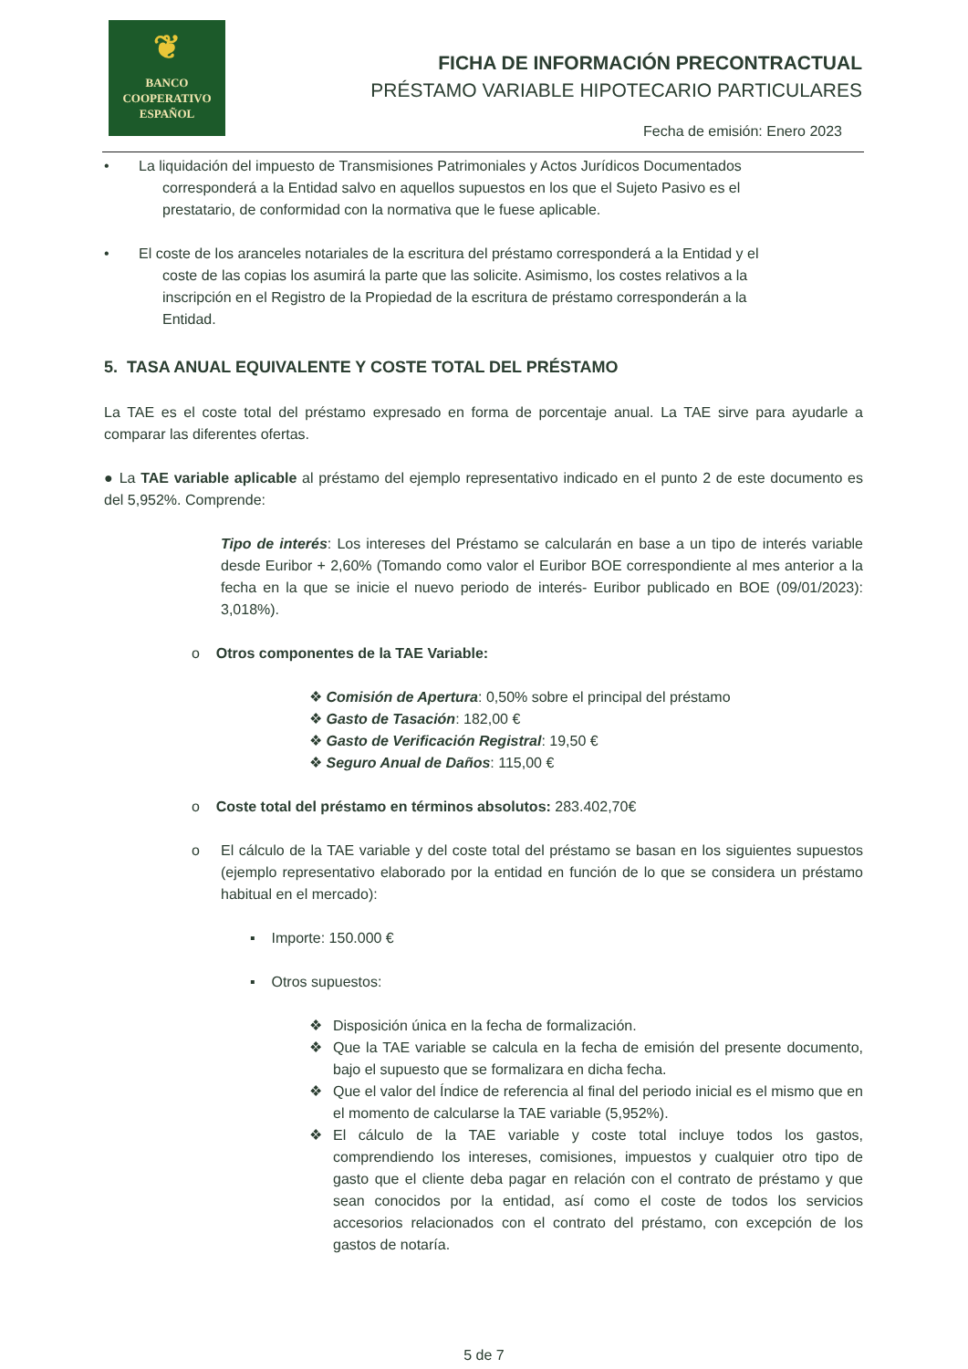❦
BANCO
COOPERATIVO
ESPAÑOL
FICHA DE INFORMACIÓN PRECONTRACTUAL
PRÉSTAMO VARIABLE HIPOTECARIO PARTICULARES
Fecha de emisión: Enero 2023
• La liquidación del impuesto de Transmisiones Patrimoniales y Actos Jurídicos Documentados
corresponderá a la Entidad salvo en aquellos supuestos en los que el Sujeto Pasivo es el
prestatario, de conformidad con la normativa que le fuese aplicable.
• El coste de los aranceles notariales de la escritura del préstamo corresponderá a la Entidad y el
coste de las copias los asumirá la parte que las solicite. Asimismo, los costes relativos a la
inscripción en el Registro de la Propiedad de la escritura de préstamo corresponderán a la
Entidad.
5. TASA ANUAL EQUIVALENTE Y COSTE TOTAL DEL PRÉSTAMO
La TAE es el coste total del préstamo expresado en forma de porcentaje anual. La TAE sirve para ayudarle a comparar las diferentes ofertas.
● La TAE variable aplicable al préstamo del ejemplo representativo indicado en el punto 2 de este documento es del 5,952%. Comprende:
Tipo de interés: Los intereses del Préstamo se calcularán en base a un tipo de interés variable desde Euribor + 2,60% (Tomando como valor el Euribor BOE correspondiente al mes anterior a la fecha en la que se inicie el nuevo periodo de interés- Euribor publicado en BOE (09/01/2023): 3,018%).
o Otros componentes de la TAE Variable:
❖ Comisión de Apertura: 0,50% sobre el principal del préstamo
❖ Gasto de Tasación: 182,00 €
❖ Gasto de Verificación Registral: 19,50 €
❖ Seguro Anual de Daños: 115,00 €
o Coste total del préstamo en términos absolutos: 283.402,70€
o El cálculo de la TAE variable y del coste total del préstamo se basan en los siguientes supuestos (ejemplo representativo elaborado por la entidad en función de lo que se considera un préstamo habitual en el mercado):
▪ Importe: 150.000 €
▪ Otros supuestos:
❖ Disposición única en la fecha de formalización.
❖ Que la TAE variable se calcula en la fecha de emisión del presente documento, bajo el supuesto que se formalizara en dicha fecha.
❖ Que el valor del Índice de referencia al final del periodo inicial es el mismo que en el momento de calcularse la TAE variable (5,952%).
❖ El cálculo de la TAE variable y coste total incluye todos los gastos, comprendiendo los intereses, comisiones, impuestos y cualquier otro tipo de gasto que el cliente deba pagar en relación con el contrato de préstamo y que sean conocidos por la entidad, así como el coste de todos los servicios accesorios relacionados con el contrato del préstamo, con excepción de los gastos de notaría.
5 de 7